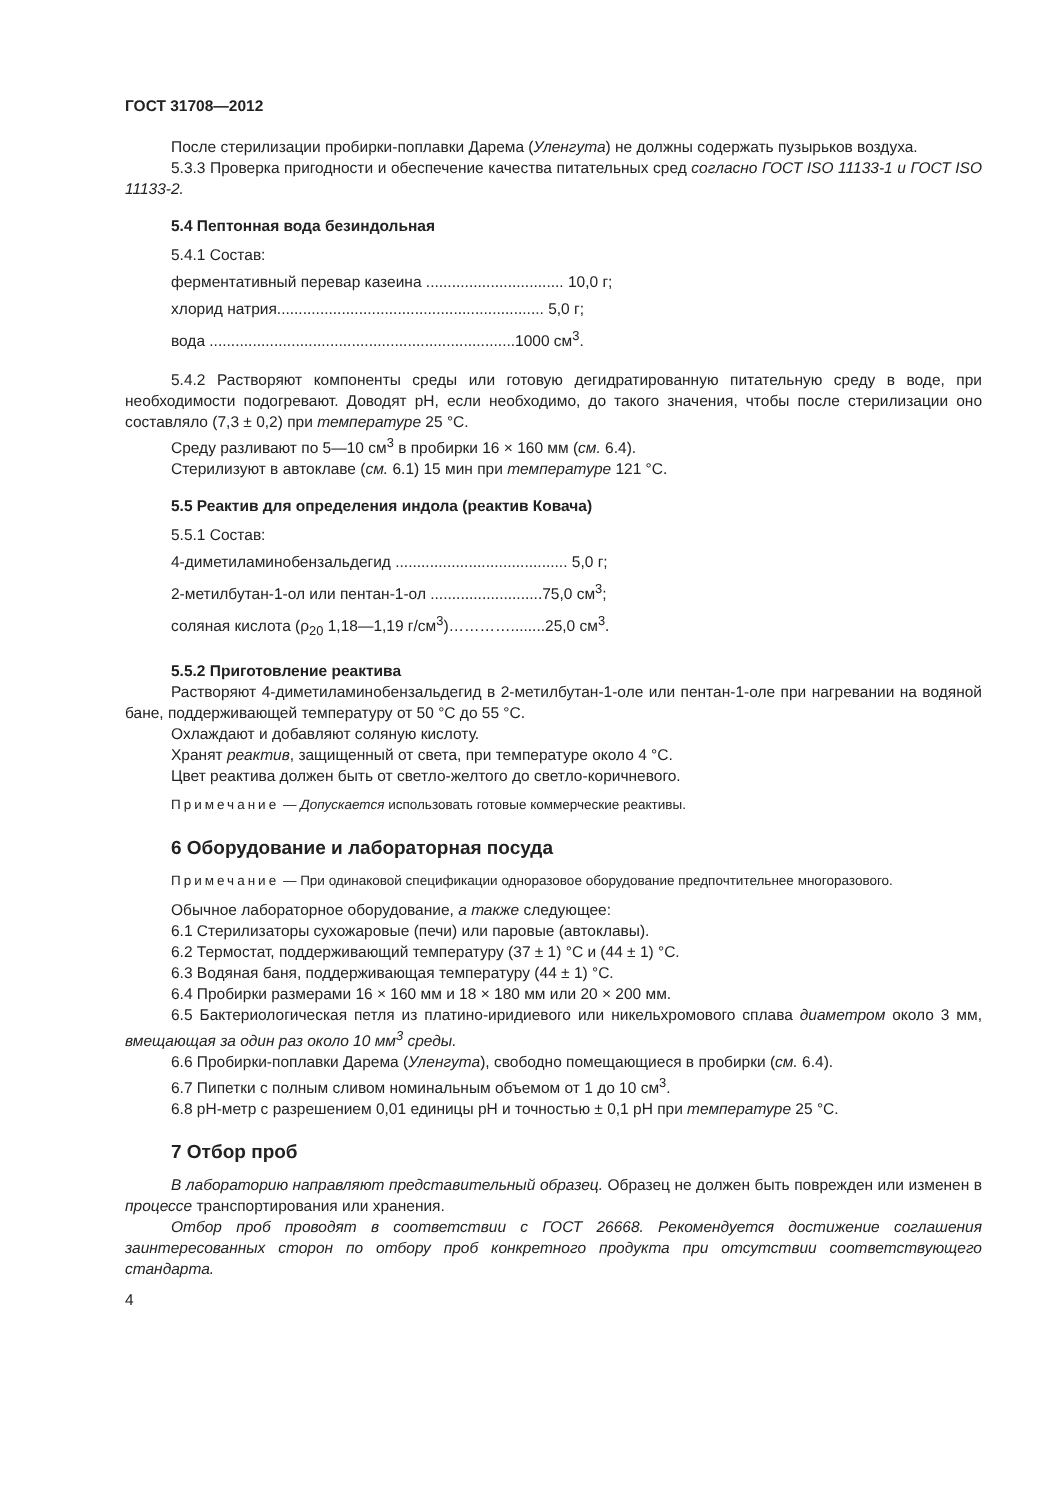ГОСТ 31708—2012
После стерилизации пробирки-поплавки Дарема (Уленгута) не должны содержать пузырьков воздуха.
5.3.3 Проверка пригодности и обеспечение качества питательных сред согласно ГОСТ ISO 11133-1 и ГОСТ ISO 11133-2.
5.4 Пептонная вода безиндольная
5.4.1 Состав:
ферментативный перевар казеина ................................ 10,0 г;
хлорид натрия.............................................................. 5,0 г;
вода .......................................................................1000 см<sup>3</sup>.
5.4.2 Растворяют компоненты среды или готовую дегидратированную питательную среду в воде, при необходимости подогревают. Доводят pH, если необходимо, до такого значения, чтобы после стерилизации оно составляло (7,3 ± 0,2) при температуре 25 °С.
Среду разливают по 5—10 см<sup>3</sup> в пробирки 16 × 160 мм (см. 6.4).
Стерилизуют в автоклаве (см. 6.1) 15 мин при температуре 121 °С.
5.5 Реактив для определения индола (реактив Ковача)
5.5.1 Состав:
4-диметиламинобензальдегид ........................................ 5,0 г;
2-метилбутан-1-ол или пентан-1-ол ..........................75,0 см<sup>3</sup>;
соляная кислота (ρ<sub>20</sub> 1,18—1,19 г/см<sup>3</sup>)…………........25,0 см<sup>3</sup>.
5.5.2 Приготовление реактива
Растворяют 4-диметиламинобензальдегид в 2-метилбутан-1-оле или пентан-1-оле при нагревании на водяной бане, поддерживающей температуру от 50 °С до 55 °С.
Охлаждают и добавляют соляную кислоту.
Хранят реактив, защищенный от света, при температуре около 4 °С.
Цвет реактива должен быть от светло-желтого до светло-коричневого.
Примечание — Допускается использовать готовые коммерческие реактивы.
6 Оборудование и лабораторная посуда
Примечание — При одинаковой спецификации одноразовое оборудование предпочтительнее многоразового.
Обычное лабораторное оборудование, а также следующее:
6.1 Стерилизаторы сухожаровые (печи) или паровые (автоклавы).
6.2 Термостат, поддерживающий температуру (37 ± 1) °С и (44 ± 1) °С.
6.3 Водяная баня, поддерживающая температуру (44 ± 1) °С.
6.4 Пробирки размерами 16 × 160 мм и 18 × 180 мм или 20 × 200 мм.
6.5 Бактериологическая петля из платино-иридиевого или никельхромового сплава диаметром около 3 мм, вмещающая за один раз около 10 мм<sup>3</sup> среды.
6.6 Пробирки-поплавки Дарема (Уленгута), свободно помещающиеся в пробирки (см. 6.4).
6.7 Пипетки с полным сливом номинальным объемом от 1 до 10 см<sup>3</sup>.
6.8 pH-метр с разрешением 0,01 единицы pH и точностью ± 0,1 pH при температуре 25 °С.
7 Отбор проб
В лабораторию направляют представительный образец. Образец не должен быть поврежден или изменен в процессе транспортирования или хранения.
Отбор проб проводят в соответствии с ГОСТ 26668. Рекомендуется достижение соглашения заинтересованных сторон по отбору проб конкретного продукта при отсутствии соответствующего стандарта.
4